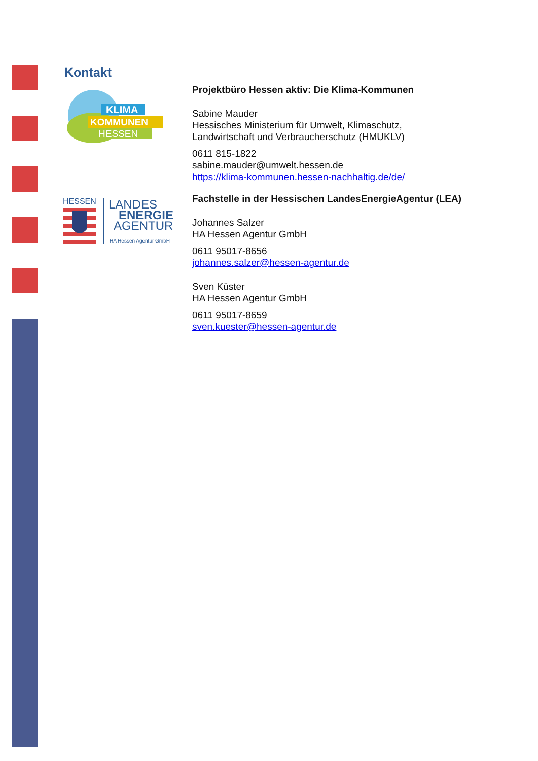Kontakt
KLIMA
KOMMUNEN
HESSEN
HESSEN
LANDES
ENERGIE
AGENTUR
HA Hessen Agentur GmbH
Projektbüro Hessen aktiv: Die Klima-Kommunen
Sabine Mauder
Hessisches Ministerium für Umwelt, Klimaschutz,
Landwirtschaft und Verbraucherschutz (HMUKLV)
0611 815-1822
sabine.mauder@umwelt.hessen.de
https://klima-kommunen.hessen-nachhaltig.de/de/
Fachstelle in der Hessischen LandesEnergieAgentur (LEA)
Johannes Salzer
HA Hessen Agentur GmbH
0611 95017-8656
johannes.salzer@hessen-agentur.de
Sven Küster
HA Hessen Agentur GmbH
0611 95017-8659
sven.kuester@hessen-agentur.de